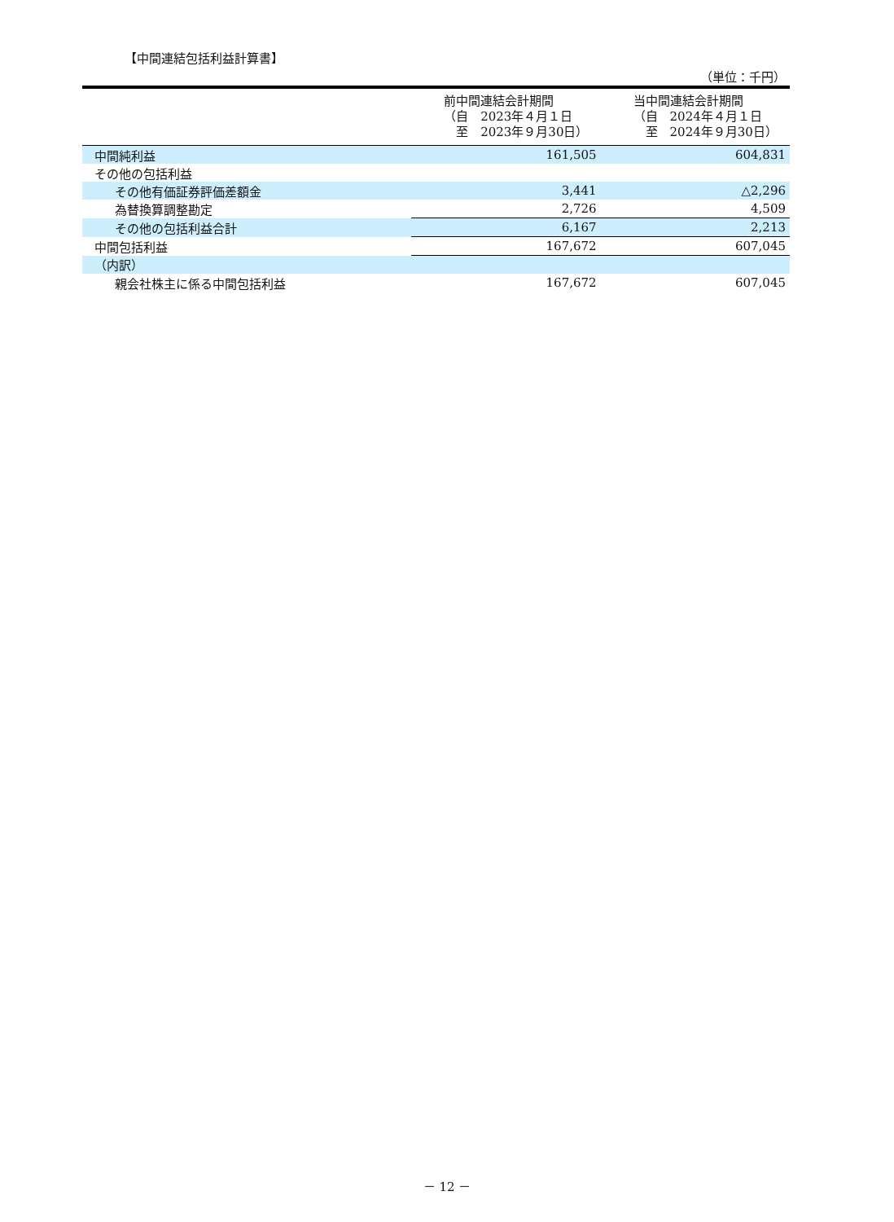【中間連結包括利益計算書】
（単位：千円）
| | 前中間連結会計期間 （自 2023年４月１日 至 2023年９月30日） | 当中間連結会計期間 （自 2024年４月１日 至 2024年９月30日） |
| --- | --- | --- |
| 中間純利益 | 161,505 | 604,831 |
| その他の包括利益 | | |
| その他有価証券評価差額金 | 3,441 | △2,296 |
| 為替換算調整勘定 | 2,726 | 4,509 |
| その他の包括利益合計 | 6,167 | 2,213 |
| 中間包括利益 | 167,672 | 607,045 |
| （内訳） | | |
| 親会社株主に係る中間包括利益 | 167,672 | 607,045 |
－ 12 －